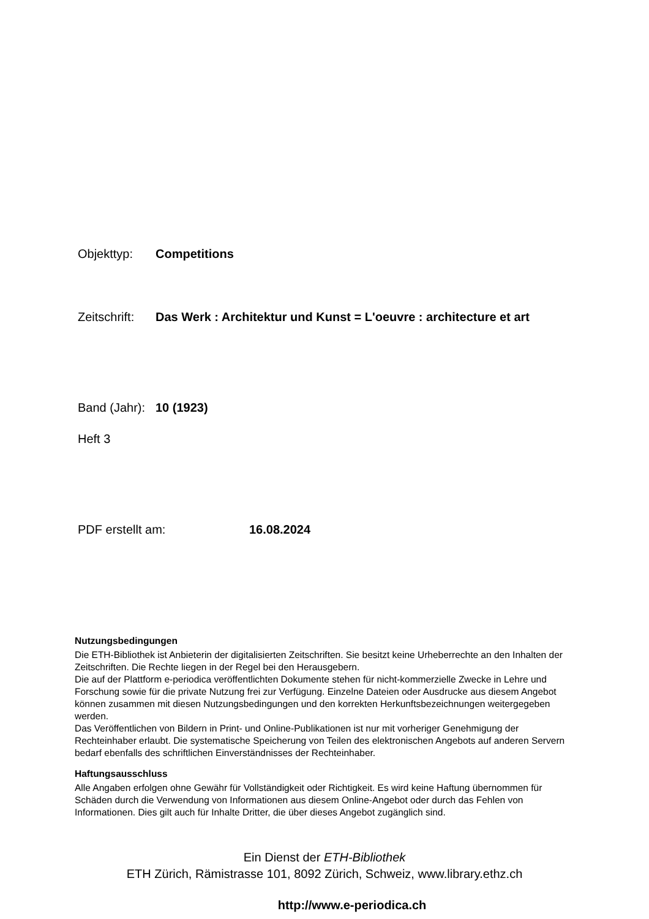Objekttyp: Competitions
Zeitschrift: Das Werk : Architektur und Kunst = L'oeuvre : architecture et art
Band (Jahr): 10 (1923)
Heft 3
PDF erstellt am: 16.08.2024
Nutzungsbedingungen
Die ETH-Bibliothek ist Anbieterin der digitalisierten Zeitschriften. Sie besitzt keine Urheberrechte an den Inhalten der Zeitschriften. Die Rechte liegen in der Regel bei den Herausgebern.
Die auf der Plattform e-periodica veröffentlichten Dokumente stehen für nicht-kommerzielle Zwecke in Lehre und Forschung sowie für die private Nutzung frei zur Verfügung. Einzelne Dateien oder Ausdrucke aus diesem Angebot können zusammen mit diesen Nutzungsbedingungen und den korrekten Herkunftsbezeichnungen weitergegeben werden.
Das Veröffentlichen von Bildern in Print- und Online-Publikationen ist nur mit vorheriger Genehmigung der Rechteinhaber erlaubt. Die systematische Speicherung von Teilen des elektronischen Angebots auf anderen Servern bedarf ebenfalls des schriftlichen Einverständnisses der Rechteinhaber.
Haftungsausschluss
Alle Angaben erfolgen ohne Gewähr für Vollständigkeit oder Richtigkeit. Es wird keine Haftung übernommen für Schäden durch die Verwendung von Informationen aus diesem Online-Angebot oder durch das Fehlen von Informationen. Dies gilt auch für Inhalte Dritter, die über dieses Angebot zugänglich sind.
Ein Dienst der ETH-Bibliothek
ETH Zürich, Rämistrasse 101, 8092 Zürich, Schweiz, www.library.ethz.ch
http://www.e-periodica.ch